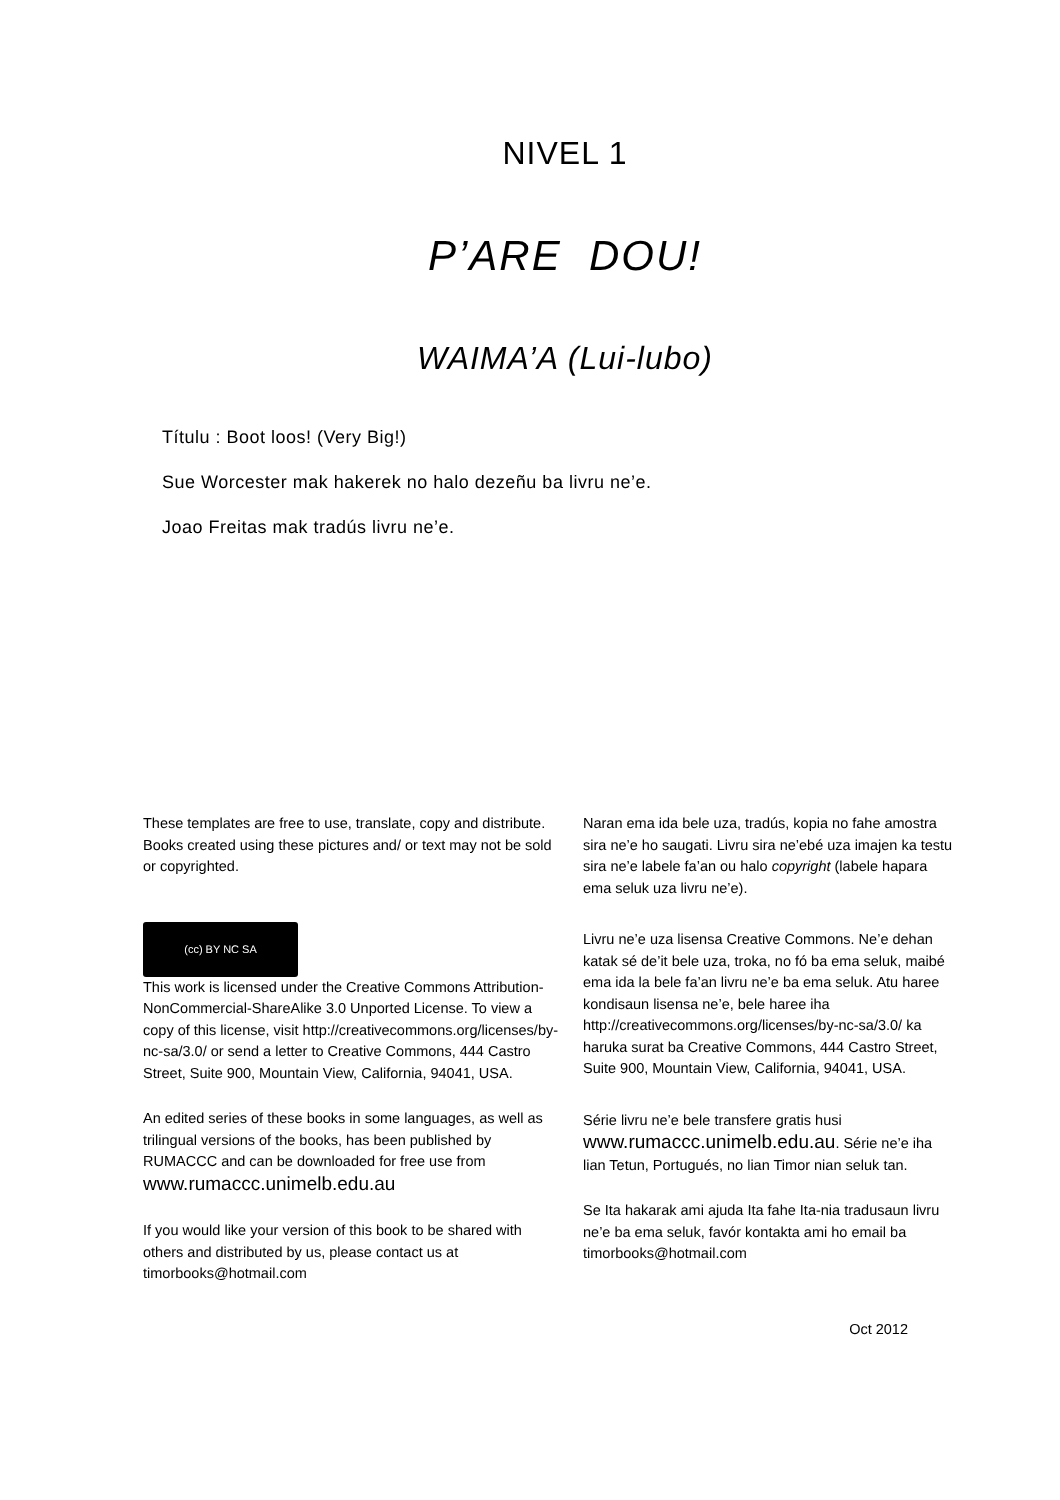NIVEL 1
P’ARE DOU!
WAIMA’A (Lui-lubo)
Títulu : Boot loos! (Very Big!)
Sue Worcester mak hakerek no halo dezeñu ba livru ne’e.
Joao Freitas mak tradús livru ne’e.
These templates are free to use, translate, copy and distribute. Books created using these pictures and/ or text may not be sold or copyrighted.
(cc) BY NC SA
This work is licensed under the Creative Commons Attribution-NonCommercial-ShareAlike 3.0 Unported License. To view a copy of this license, visit http://creativecommons.org/licenses/by-nc-sa/3.0/ or send a letter to Creative Commons, 444 Castro Street, Suite 900, Mountain View, California, 94041, USA.
An edited series of these books in some languages, as well as trilingual versions of the books, has been published by RUMACCC and can be downloaded for free use from www.rumaccc.unimelb.edu.au
If you would like your version of this book to be shared with others and distributed by us, please contact us at timorbooks@hotmail.com
Naran ema ida bele uza, tradús, kopia no fahe amostra sira ne’e ho saugati. Livru sira ne’ebé uza imajen ka testu sira ne’e labele fa’an ou halo copyright (labele hapara ema seluk uza livru ne’e).
Livru ne’e uza lisensa Creative Commons. Ne’e dehan katak sé de’it bele uza, troka, no fó ba ema seluk, maibé ema ida la bele fa’an livru ne’e ba ema seluk. Atu haree kondisaun lisensa ne’e, bele haree iha http://creativecommons.org/licenses/by-nc-sa/3.0/ ka haruka surat ba Creative Commons, 444 Castro Street, Suite 900, Mountain View, California, 94041, USA.
Série livru ne’e bele transfere gratis husi www.rumaccc.unimelb.edu.au. Série ne’e iha lian Tetun, Portugués, no lian Timor nian seluk tan.
Se Ita hakarak ami ajuda Ita fahe Ita-nia tradusaun livru ne’e ba ema seluk, favór kontakta ami ho email ba timorbooks@hotmail.com
Oct 2012